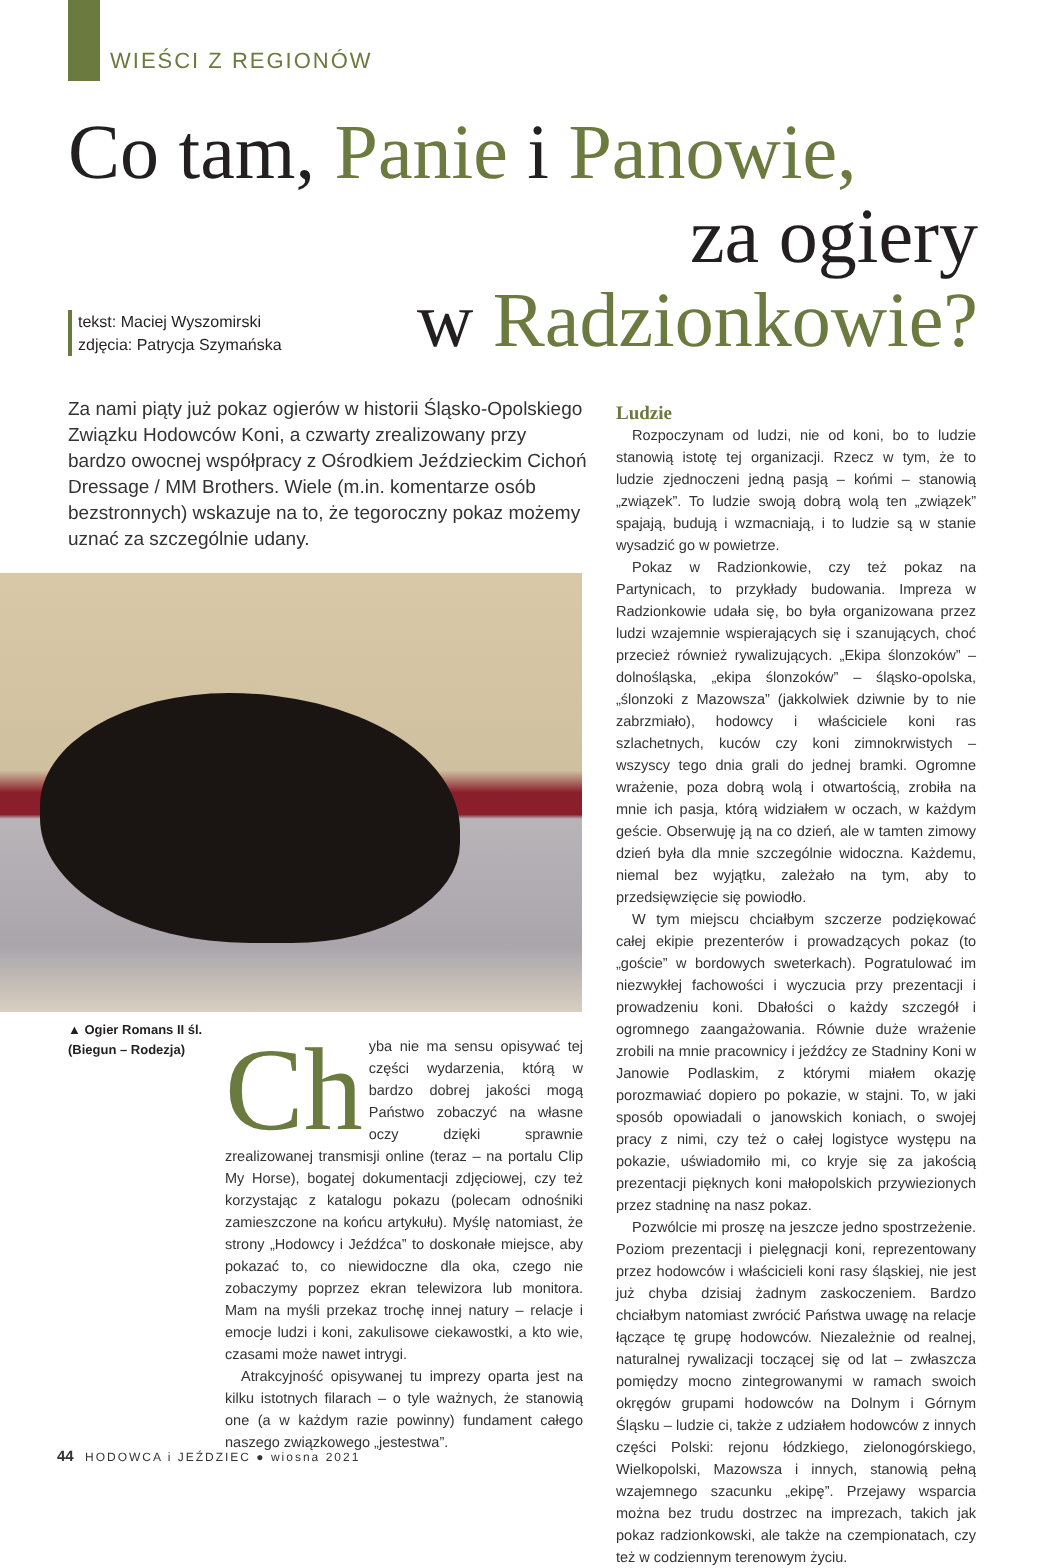WIEŚCI Z REGIONÓW
Co tam, Panie i Panowie,
za ogiery
w Radzionkowie?
tekst: Maciej Wyszomirski
zdjęcia: Patrycja Szymańska
Za nami piąty już pokaz ogierów w historii Śląsko-Opolskiego Związku Hodowców Koni, a czwarty zrealizowany przy bardzo owocnej współpracy z Ośrodkiem Jeździeckim Cichoń Dressage / MM Brothers. Wiele (m.in. komentarze osób bezstronnych) wskazuje na to, że tegoroczny pokaz możemy uznać za szczególnie udany.
▲ Ogier Romans II śl.
(Biegun – Rodezja)
Ch yba nie ma sensu opisywać tej części wydarzenia, którą w bardzo dobrej jakości mogą Państwo zobaczyć na własne oczy dzięki sprawnie zrealizowanej transmisji online (teraz – na portalu Clip My Horse), bogatej dokumentacji zdjęciowej, czy też korzystając z katalogu pokazu (polecam odnośniki zamieszczone na końcu artykułu). Myślę natomiast, że strony „Hodowcy i Jeźdźca” to doskonałe miejsce, aby pokazać to, co niewidoczne dla oka, czego nie zobaczymy poprzez ekran telewizora lub monitora. Mam na myśli przekaz trochę innej natury – relacje i emocje ludzi i koni, zakulisowe ciekawostki, a kto wie, czasami może nawet intrygi.
Atrakcyjność opisywanej tu imprezy oparta jest na kilku istotnych filarach – o tyle ważnych, że stanowią one (a w każdym razie powinny) fundament całego naszego związkowego „jestestwa”.
Ludzie
Rozpoczynam od ludzi, nie od koni, bo to ludzie stanowią istotę tej organizacji. Rzecz w tym, że to ludzie zjednoczeni jedną pasją – końmi – stanowią „związek”. To ludzie swoją dobrą wolą ten „związek” spajają, budują i wzmacniają, i to ludzie są w stanie wysadzić go w powietrze.
Pokaz w Radzionkowie, czy też pokaz na Partynicach, to przykłady budowania. Impreza w Radzionkowie udała się, bo była organizowana przez ludzi wzajemnie wspierających się i szanujących, choć przecież również rywalizujących. „Ekipa ślonzoków” – dolnośląska, „ekipa ślonzoków” – śląsko-opolska, „ślonzoki z Mazowsza” (jakkolwiek dziwnie by to nie zabrzmiało), hodowcy i właściciele koni ras szlachetnych, kuców czy koni zimnokrwistych – wszyscy tego dnia grali do jednej bramki. Ogromne wrażenie, poza dobrą wolą i otwartością, zrobiła na mnie ich pasja, którą widziałem w oczach, w każdym geście. Obserwuję ją na co dzień, ale w tamten zimowy dzień była dla mnie szczególnie widoczna. Każdemu, niemal bez wyjątku, zależało na tym, aby to przedsięwzięcie się powiodło.
W tym miejscu chciałbym szczerze podziękować całej ekipie prezenterów i prowadzących pokaz (to „goście” w bordowych sweterkach). Pogratulować im niezwykłej fachowości i wyczucia przy prezentacji i prowadzeniu koni. Dbałości o każdy szczegół i ogromnego zaangażowania. Równie duże wrażenie zrobili na mnie pracownicy i jeźdźcy ze Stadniny Koni w Janowie Podlaskim, z którymi miałem okazję porozmawiać dopiero po pokazie, w stajni. To, w jaki sposób opowiadali o janowskich koniach, o swojej pracy z nimi, czy też o całej logistyce występu na pokazie, uświadomiło mi, co kryje się za jakością prezentacji pięknych koni małopolskich przywiezionych przez stadninę na nasz pokaz.
Pozwólcie mi proszę na jeszcze jedno spostrzeżenie. Poziom prezentacji i pielęgnacji koni, reprezentowany przez hodowców i właścicieli koni rasy śląskiej, nie jest już chyba dzisiaj żadnym zaskoczeniem. Bardzo chciałbym natomiast zwrócić Państwa uwagę na relacje łączące tę grupę hodowców. Niezależnie od realnej, naturalnej rywalizacji toczącej się od lat – zwłaszcza pomiędzy mocno zintegrowanymi w ramach swoich okręgów grupami hodowców na Dolnym i Górnym Śląsku – ludzie ci, także z udziałem hodowców z innych części Polski: rejonu łódzkiego, zielonogórskiego, Wielkopolski, Mazowsza i innych, stanowią pełną wzajemnego szacunku „ekipę”. Przejawy wsparcia można bez trudu dostrzec na imprezach, takich jak pokaz radzionkowski, ale także na czempionatach, czy też w codziennym terenowym życiu.
44 HODOWCA i JEŹDZIEC ● wiosna 2021